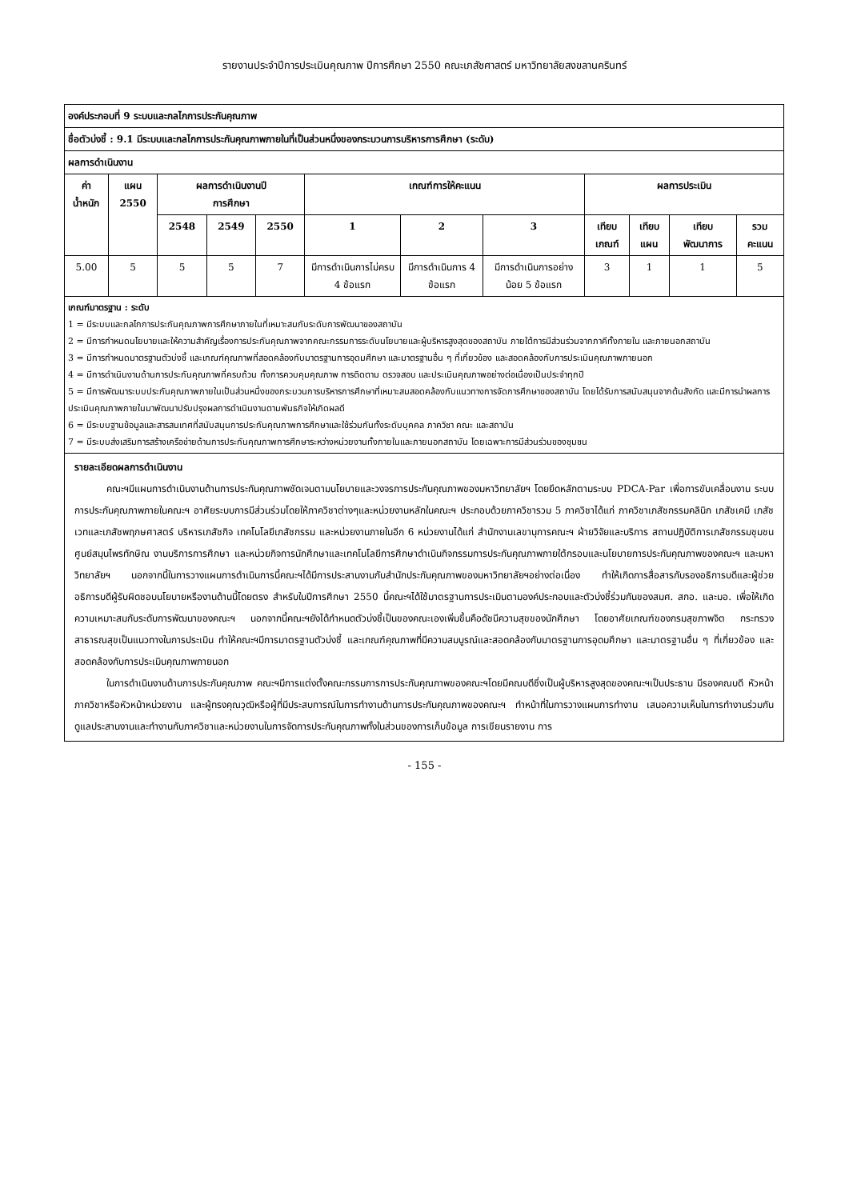รายงานประจำปีการประเมินคุณภาพ ปีการศึกษา 2550 คณะเภสัชศาสตร์ มหาวิทยาลัยสงขลานครินทร์
| องค์ประกอบที่ 9 ระบบและกลไกการประกันคุณภาพ | | | | | | | | | | | |
| --- | --- | --- | --- | --- | --- | --- | --- | --- | --- | --- | --- |
| ชื่อตัวบ่งชี้ : 9.1 มีระบบและกลไกการประกันคุณภาพภายในที่เป็นส่วนหนึ่งของกระบวนการบริหารการศึกษา (ระดับ) | | | | | | | | | | | |
| ผลการดำเนินงาน | | | | | | | | | | | |
| ค่า น้ำหนัก | แผน 2550 | ผลการดำเนินงานปี การศึกษา | | | เกณฑ์การให้คะแนน | | | ผลการประเมิน | | | |
| | | 2548 | 2549 | 2550 | 1 | 2 | 3 | เทียบ เกณฑ์ | เทียบ แผน | เทียบ พัฒนาการ | รวม คะแนน |
| 5.00 | 5 | 5 | 5 | 7 | มีการดำเนินการไม่ครบ 4 ข้อแรก | มีการดำเนินการ 4 ข้อแรก | มีการดำเนินการอย่างน้อย 5 ข้อแรก | 3 | 1 | 1 | 5 |
| เกณฑ์มาตรฐาน : ระดับ 1 = มีระบบและกลไกการประกันคุณภาพการศึกษาภายในที่เหมาะสมกับระดับการพัฒนาของสถาบัน 2 = มีการกำหนดนโยบายและให้ความสำคัญเรื่องการประกันคุณภาพจากคณะกรรมการระดับนโยบายและผู้บริหารสูงสุดของสถาบัน ภายใต้การมีส่วนร่วมจากภาคีทั้งภายใน และภายนอกสถาบัน 3 = มีการกำหนดมาตรฐานตัวบ่งชี้ และเกณฑ์คุณภาพที่สอดคล้องกับมาตรฐานการอุดมศึกษา และมาตรฐานอื่น ๆ ที่เกี่ยวข้อง และสอดคล้องกับการประเมินคุณภาพภายนอก 4 = มีการดำเนินงานด้านการประกันคุณภาพที่ครบถ้วน ทั้งการควบคุมคุณภาพ การติดตาม ตรวจสอบ และประเมินคุณภาพอย่างต่อเนื่องเป็นประจำทุกปี 5 = มีการพัฒนาระบบประกันคุณภาพภายในเป็นส่วนหนึ่งของกระบวนการบริหารการศึกษาที่เหมาะสมสอดคล้องกับแนวทางการจัดการศึกษาของสถาบัน โดยได้รับการสนับสนุนจากต้นสังกัด และมีการนำผลการประเมินคุณภาพภายในมาพัฒนาปรับปรุงผลการดำเนินงานตามพันธกิจให้เกิดผลดี 6 = มีระบบฐานข้อมูลและสารสนเทศที่สนับสนุนการประกันคุณภาพการศึกษาและใช้ร่วมกันทั้งระดับบุคคล ภาควิชา คณะ และสถาบัน 7 = มีระบบส่งเสริมการสร้างเครือข่ายด้านการประกันคุณภาพการศึกษาระหว่างหน่วยงานทั้งภายในและภายนอกสถาบัน โดยเฉพาะการมีส่วนร่วมของชุมชน | | | | | | | | | | | |
| รายละเอียดผลการดำเนินงาน คณะฯมีแผนการดำเนินงานด้านการประกันคุณภาพชัดเจนตามนโยบายและวงจรการประกันคุณภาพของมหาวิทยาลัยฯ โดยยึดหลักตามระบบ PDCA-Par เพื่อการขับเคลื่อนงาน ระบบการประกันคุณภาพภายในคณะฯ อาศัยระบบการมีส่วนร่วมโดยให้ภาควิชาต่างๆและหน่วยงานหลักในคณะฯ ประกอบด้วยภาควิชารวม 5 ภาควิชาได้แก่ ภาควิชาเภสัชกรรมคลินิก เภสัชเคมี เภสัชเวทและเภสัชพฤกษศาสตร์ บริหารเภสัชกิจ เทคโนโลยีเภสัชกรรม และหน่วยงานภายในอีก 6 หน่วยงานได้แก่ สำนักงานเลขานุการคณะฯ ฝ่ายวิจัยและบริการ สถานปฏิบัติการเภสัชกรรมชุมชน ศูนย์สมุนไพรทักษิณ งานบริการการศึกษา และหน่วยกิจการนักศึกษาและเทคโนโลยีการศึกษาดำเนินกิจกรรมการประกันคุณภาพภายใต้กรอบและนโยบายการประกันคุณภาพของคณะฯ และมหาวิทยาลัยฯ นอกจากนี้ในการวางแผนการดำเนินการนี้คณะฯได้มีการประสานงานกับสำนักประกันคุณภาพของมหาวิทยาลัยฯอย่างต่อเนื่อง ทำให้เกิดการสื่อสารกับรองอธิการบดีและผู้ช่วยอธิการบดีผู้รับผิดชอบนโยบายหรืองานด้านนี้โดยตรง สำหรับในปีการศึกษา 2550 นี้คณะฯได้ใช้มาตรฐานการประเมินตามองค์ประกอบและตัวบ่งชี้ร่วมกันของสมศ. สกอ. และมอ. เพื่อให้เกิดความเหมาะสมกับระดับการพัฒนาของคณะฯ นอกจากนี้คณะฯยังได้กำหนดตัวบ่งชี้เป็นของคณะเองเพิ่มขึ้นคือดัชนีความสุขของนักศึกษา โดยอาศัยเกณฑ์ของกรมสุขภาพจิต กระทรวงสาธารณสุขเป็นแนวทางในการประเมิน ทำให้คณะฯมีการมาตรฐานตัวบ่งชี้ และเกณฑ์คุณภาพที่มีความสมบูรณ์และสอดคล้องกับมาตรฐานการอุดมศึกษา และมาตรฐานอื่น ๆ ที่เกี่ยวข้อง และสอดคล้องกับการประเมินคุณภาพภายนอก ในการดำเนินงานด้านการประกันคุณภาพ คณะฯมีการแต่งตั้งคณะกรรมการการประกันคุณภาพของคณะฯโดยมีคณบดีซึ่งเป็นผู้บริหารสูงสุดของคณะฯเป็นประธาน มีรองคณบดี หัวหน้าภาควิชาหรือหัวหน้าหน่วยงาน และผู้ทรงคุณวุฒิหรือผู้ที่มีประสบการณ์ในการทำงานด้านการประกันคุณภาพของคณะฯ ทำหน้าที่ในการวางแผนการทำงาน เสนอความเห็นในการทำงานร่วมกัน ดูแลประสานงานและทำงานกับภาควิชาและหน่วยงานในการจัดการประกันคุณภาพทั้งในส่วนของการเก็บข้อมูล การเขียนรายงาน การ | | | | | | | | | | | |
- 155 -